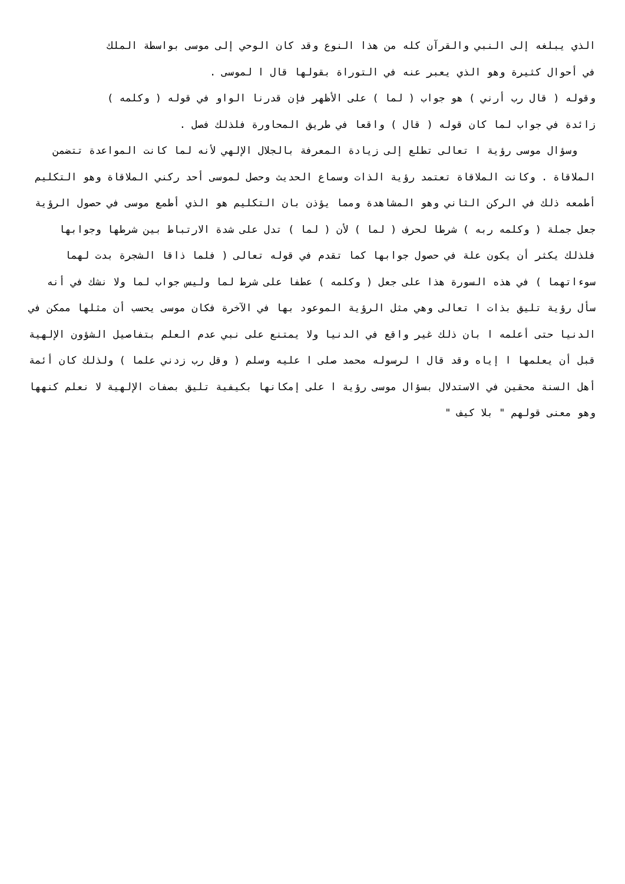الذي يبلغه إلى النبي والقرآن كله من هذا النوع وقد كان الوحي إلى موسى بواسطة الملك
في أحوال كثيرة وهو الذي يعبر عنه في التوراة بقولها قال ا لموسى .
وقوله ( قال رب أرني ) هو جواب ( لما ) على الأظهر فإن قدرنا الواو في قوله ( وكلمه )
زائدة في جواب لما كان قوله ( قال ) واقعا في طريق المحاورة فلذلك فصل .
وسؤال موسى رؤية ا تعالى تطلع إلى زيادة المعرفة بالجلال الإلهي لأنه لما كانت المواعدة تتضمن الملاقاة . وكانت الملاقاة تعتمد رؤية الذات وسماع الحديث وحصل لموسى أحد ركني الملاقاة وهو التكليم أطمعه ذلك في الركن الثاني وهو المشاهدة ومما يؤذن بان التكليم هو الذي أطمع موسى في حصول الرؤية جعل جملة ( وكلمه ربه ) شرطا لحرف ( لما ) لأن ( لما ) تدل على شدة الارتباط بين شرطها وجوابها فلذلك يكثر أن يكون علة في حصول جوابها كما تقدم في قوله تعالى ( فلما ذاقا الشجرة بدت لهما سوءاتهما ) في هذه السورة هذا على جعل ( وكلمه ) عطفا على شرط لما وليس جواب لما ولا نشك في أنه سأل رؤية تليق بذات ا تعالى وهي مثل الرؤية الموعود بها في الآخرة فكان موسى يحسب أن مثلها ممكن في الدنيا حتى أعلمه ا بان ذلك غير واقع في الدنيا ولا يمتنع على نبي عدم العلم بتفاصيل الشؤون الإلهية قبل أن يعلمها ا إياه وقد قال ا لرسوله محمد صلى ا عليه وسلم ( وقل رب زدني علما ) ولذلك كان أئمة أهل السنة محقين في الاستدلال بسؤال موسى رؤية ا على إمكانها بكيفية تليق بصفات الإلهية لا نعلم كنهها وهو معنى قولهم " بلا كيف "